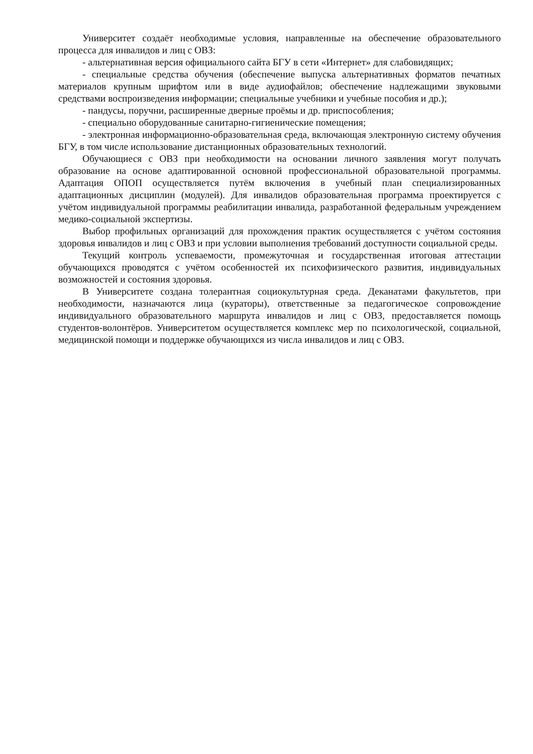Университет создаёт необходимые условия, направленные на обеспечение образовательного процесса для инвалидов и лиц с ОВЗ:
- альтернативная версия официального сайта БГУ в сети «Интернет» для слабовидящих;
- специальные средства обучения (обеспечение выпуска альтернативных форматов печатных материалов крупным шрифтом или в виде аудиофайлов; обеспечение надлежащими звуковыми средствами воспроизведения информации; специальные учебники и учебные пособия и др.);
- пандусы, поручни, расширенные дверные проёмы и др. приспособления;
- специально оборудованные санитарно-гигиенические помещения;
- электронная информационно-образовательная среда, включающая электронную систему обучения БГУ, в том числе использование дистанционных образовательных технологий.
Обучающиеся с ОВЗ при необходимости на основании личного заявления могут получать образование на основе адаптированной основной профессиональной образовательной программы. Адаптация ОПОП осуществляется путём включения в учебный план специализированных адаптационных дисциплин (модулей). Для инвалидов образовательная программа проектируется с учётом индивидуальной программы реабилитации инвалида, разработанной федеральным учреждением медико-социальной экспертизы.
Выбор профильных организаций для прохождения практик осуществляется с учётом состояния здоровья инвалидов и лиц с ОВЗ и при условии выполнения требований доступности социальной среды.
Текущий контроль успеваемости, промежуточная и государственная итоговая аттестации обучающихся проводятся с учётом особенностей их психофизического развития, индивидуальных возможностей и состояния здоровья.
В Университете создана толерантная социокультурная среда. Деканатами факультетов, при необходимости, назначаются лица (кураторы), ответственные за педагогическое сопровождение индивидуального образовательного маршрута инвалидов и лиц с ОВЗ, предоставляется помощь студентов-волонтёров. Университетом осуществляется комплекс мер по психологической, социальной, медицинской помощи и поддержке обучающихся из числа инвалидов и лиц с ОВЗ.